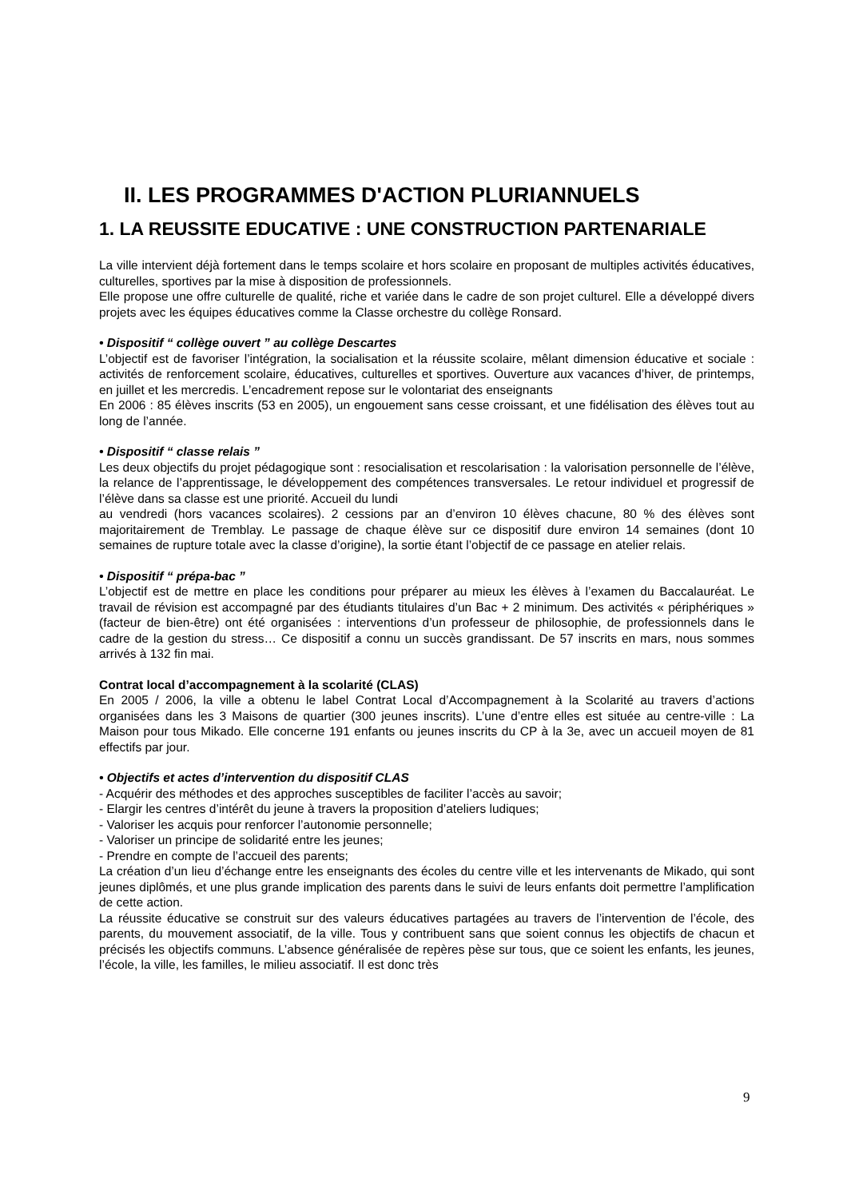II. LES PROGRAMMES D'ACTION PLURIANNUELS
1. LA REUSSITE EDUCATIVE : UNE CONSTRUCTION PARTENARIALE
La ville intervient déjà fortement dans le temps scolaire et hors scolaire en proposant de multiples activités éducatives, culturelles, sportives par la mise à disposition de professionnels.
Elle propose une offre culturelle de qualité, riche et variée dans le cadre de son projet culturel. Elle a développé divers projets avec les équipes éducatives comme la Classe orchestre du collège Ronsard.
• Dispositif “ collège ouvert ” au collège Descartes
L’objectif est de favoriser l’intégration, la socialisation et la réussite scolaire, mêlant dimension éducative et sociale : activités de renforcement scolaire, éducatives, culturelles et sportives. Ouverture aux vacances d’hiver, de printemps, en juillet et les mercredis. L’encadrement repose sur le volontariat des enseignants
En 2006 : 85 élèves inscrits (53 en 2005), un engouement sans cesse croissant, et une fidélisation des élèves tout au long de l’année.
• Dispositif “ classe relais ”
Les deux objectifs du projet pédagogique sont : resocialisation et rescolarisation : la valorisation personnelle de l’élève, la relance de l’apprentissage, le développement des compétences transversales. Le retour individuel et progressif de l’élève dans sa classe est une priorité. Accueil du lundi
au vendredi (hors vacances scolaires). 2 cessions par an d’environ 10 élèves chacune, 80 % des élèves sont majoritairement de Tremblay. Le passage de chaque élève sur ce dispositif dure environ 14 semaines (dont 10 semaines de rupture totale avec la classe d’origine), la sortie étant l’objectif de ce passage en atelier relais.
• Dispositif “ prépa-bac ”
L’objectif est de mettre en place les conditions pour préparer au mieux les élèves à l’examen du Baccalauréat. Le travail de révision est accompagné par des étudiants titulaires d’un Bac + 2 minimum. Des activités « périphériques » (facteur de bien-être) ont été organisées : interventions d’un professeur de philosophie, de professionnels dans le cadre de la gestion du stress… Ce dispositif a connu un succès grandissant. De 57 inscrits en mars, nous sommes arrivés à 132 fin mai.
Contrat local d’accompagnement à la scolarité (CLAS)
En 2005 / 2006, la ville a obtenu le label Contrat Local d’Accompagnement à la Scolarité au travers d’actions organisées dans les 3 Maisons de quartier (300 jeunes inscrits). L’une d’entre elles est située au centre-ville : La Maison pour tous Mikado. Elle concerne 191 enfants ou jeunes inscrits du CP à la 3e, avec un accueil moyen de 81 effectifs par jour.
• Objectifs et actes d’intervention du dispositif CLAS
- Acquérir des méthodes et des approches susceptibles de faciliter l’accès au savoir;
- Elargir les centres d’intérêt du jeune à travers la proposition d’ateliers ludiques;
- Valoriser les acquis pour renforcer l’autonomie personnelle;
- Valoriser un principe de solidarité entre les jeunes;
- Prendre en compte de l’accueil des parents;
La création d’un lieu d’échange entre les enseignants des écoles du centre ville et les intervenants de Mikado, qui sont jeunes diplômés, et une plus grande implication des parents dans le suivi de leurs enfants doit permettre l’amplification de cette action.
La réussite éducative se construit sur des valeurs éducatives partagées au travers de l’intervention de l’école, des parents, du mouvement associatif, de la ville. Tous y contribuent sans que soient connus les objectifs de chacun et précisés les objectifs communs. L’absence généralisée de repères pèse sur tous, que ce soient les enfants, les jeunes, l’école, la ville, les familles, le milieu associatif. Il est donc très
9